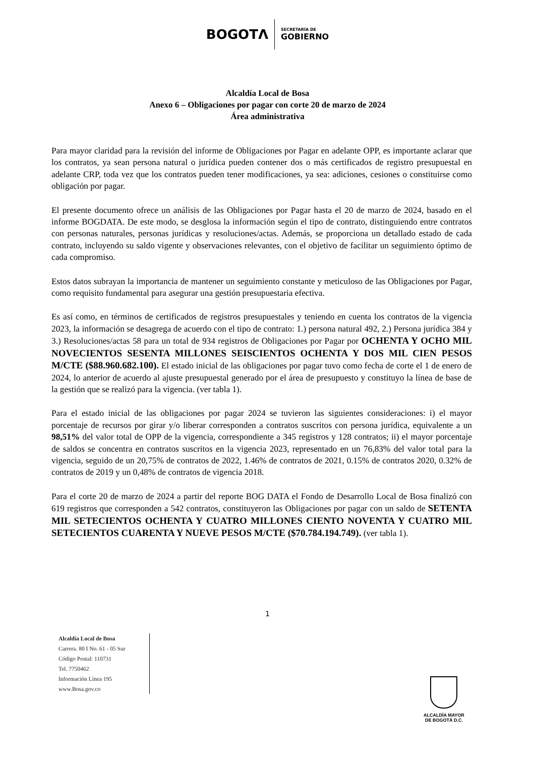BOGOTΛ
SECRETARÍA DE
GOBIERNO
Alcaldía Local de Bosa
Anexo 6 – Obligaciones por pagar con corte 20 de marzo de 2024
Área administrativa
Para mayor claridad para la revisión del informe de Obligaciones por Pagar en adelante OPP, es importante aclarar que los contratos, ya sean persona natural o jurídica pueden contener dos o más certificados de registro presupuestal en adelante CRP, toda vez que los contratos pueden tener modificaciones, ya sea: adiciones, cesiones o constituirse como obligación por pagar.
El presente documento ofrece un análisis de las Obligaciones por Pagar hasta el 20 de marzo de 2024, basado en el informe BOGDATA. De este modo, se desglosa la información según el tipo de contrato, distinguiendo entre contratos con personas naturales, personas jurídicas y resoluciones/actas. Además, se proporciona un detallado estado de cada contrato, incluyendo su saldo vigente y observaciones relevantes, con el objetivo de facilitar un seguimiento óptimo de cada compromiso.
Estos datos subrayan la importancia de mantener un seguimiento constante y meticuloso de las Obligaciones por Pagar, como requisito fundamental para asegurar una gestión presupuestaria efectiva.
Es así como, en términos de certificados de registros presupuestales y teniendo en cuenta los contratos de la vigencia 2023, la información se desagrega de acuerdo con el tipo de contrato: 1.) persona natural 492, 2.) Persona jurídica 384 y 3.) Resoluciones/actas 58 para un total de 934 registros de Obligaciones por Pagar por OCHENTA Y OCHO MIL NOVECIENTOS SESENTA MILLONES SEISCIENTOS OCHENTA Y DOS MIL CIEN PESOS M/CTE ($88.960.682.100). El estado inicial de las obligaciones por pagar tuvo como fecha de corte el 1 de enero de 2024, lo anterior de acuerdo al ajuste presupuestal generado por el área de presupuesto y constituyo la línea de base de la gestión que se realizó para la vigencia. (ver tabla 1).
Para el estado inicial de las obligaciones por pagar 2024 se tuvieron las siguientes consideraciones: i) el mayor porcentaje de recursos por girar y/o liberar corresponden a contratos suscritos con persona jurídica, equivalente a un 98,51% del valor total de OPP de la vigencia, correspondiente a 345 registros y 128 contratos; ii) el mayor porcentaje de saldos se concentra en contratos suscritos en la vigencia 2023, representado en un 76,83% del valor total para la vigencia, seguido de un 20,75% de contratos de 2022, 1.46% de contratos de 2021, 0.15% de contratos 2020, 0.32% de contratos de 2019 y un 0,48% de contratos de vigencia 2018.
Para el corte 20 de marzo de 2024 a partir del reporte BOG DATA el Fondo de Desarrollo Local de Bosa finalizó con 619 registros que corresponden a 542 contratos, constituyeron las Obligaciones por pagar con un saldo de SETENTA MIL SETECIENTOS OCHENTA Y CUATRO MILLONES CIENTO NOVENTA Y CUATRO MIL SETECIENTOS CUARENTA Y NUEVE PESOS M/CTE ($70.784.194.749). (ver tabla 1).
1
Alcaldía Local de Bosa
Carrera. 80 I No. 61 - 05 Sur
Código Postal: 110731
Tel. 7750462
Información Línea 195
www.Bosa.gov.co
ALCALDÍA MAYOR
DE BOGOTÁ D.C.